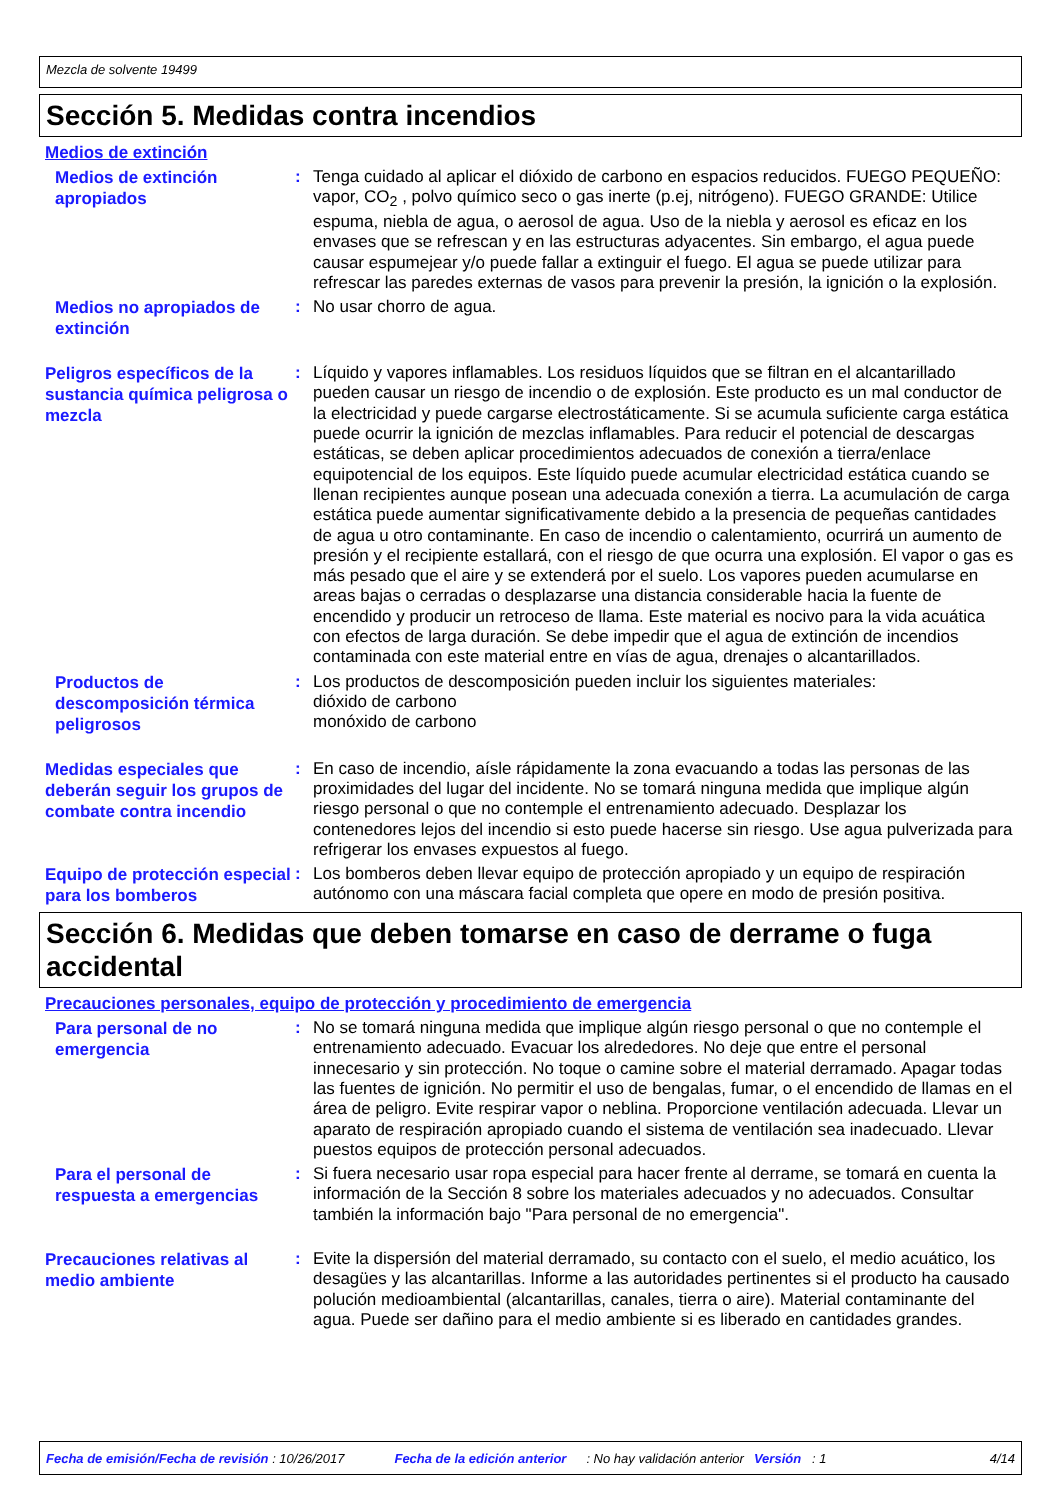Mezcla de solvente 19499
Sección 5. Medidas contra incendios
Medios de extinción
Medios de extinción apropiados
: Tenga cuidado al aplicar el dióxido de carbono en espacios reducidos. FUEGO PEQUEÑO: vapor, CO<sub>2</sub> , polvo químico seco o gas inerte (p.ej, nitrógeno). FUEGO GRANDE: Utilice espuma, niebla de agua, o aerosol de agua. Uso de la niebla y aerosol es eficaz en los envases que se refrescan y en las estructuras adyacentes. Sin embargo, el agua puede causar espumejear y/o puede fallar a extinguir el fuego. El agua se puede utilizar para refrescar las paredes externas de vasos para prevenir la presión, la ignición o la explosión.
Medios no apropiados de extinción
: No usar chorro de agua.
Peligros específicos de la sustancia química peligrosa o mezcla
: Líquido y vapores inflamables. Los residuos líquidos que se filtran en el alcantarillado pueden causar un riesgo de incendio o de explosión. Este producto es un mal conductor de la electricidad y puede cargarse electrostáticamente. Si se acumula suficiente carga estática puede ocurrir la ignición de mezclas inflamables. Para reducir el potencial de descargas estáticas, se deben aplicar procedimientos adecuados de conexión a tierra/enlace equipotencial de los equipos. Este líquido puede acumular electricidad estática cuando se llenan recipientes aunque posean una adecuada conexión a tierra. La acumulación de carga estática puede aumentar significativamente debido a la presencia de pequeñas cantidades de agua u otro contaminante. En caso de incendio o calentamiento, ocurrirá un aumento de presión y el recipiente estallará, con el riesgo de que ocurra una explosión. El vapor o gas es más pesado que el aire y se extenderá por el suelo. Los vapores pueden acumularse en areas bajas o cerradas o desplazarse una distancia considerable hacia la fuente de encendido y producir un retroceso de llama. Este material es nocivo para la vida acuática con efectos de larga duración. Se debe impedir que el agua de extinción de incendios contaminada con este material entre en vías de agua, drenajes o alcantarillados.
Productos de descomposición térmica peligrosos
: Los productos de descomposición pueden incluir los siguientes materiales:
dióxido de carbono
monóxido de carbono
Medidas especiales que deberán seguir los grupos de combate contra incendio
: En caso de incendio, aísle rápidamente la zona evacuando a todas las personas de las proximidades del lugar del incidente. No se tomará ninguna medida que implique algún riesgo personal o que no contemple el entrenamiento adecuado. Desplazar los contenedores lejos del incendio si esto puede hacerse sin riesgo. Use agua pulverizada para refrigerar los envases expuestos al fuego.
Equipo de protección especial para los bomberos
: Los bomberos deben llevar equipo de protección apropiado y un equipo de respiración autónomo con una máscara facial completa que opere en modo de presión positiva.
Sección 6. Medidas que deben tomarse en caso de derrame o fuga accidental
Precauciones personales, equipo de protección y procedimiento de emergencia
Para personal de no emergencia
: No se tomará ninguna medida que implique algún riesgo personal o que no contemple el entrenamiento adecuado. Evacuar los alrededores. No deje que entre el personal innecesario y sin protección. No toque o camine sobre el material derramado. Apagar todas las fuentes de ignición. No permitir el uso de bengalas, fumar, o el encendido de llamas en el área de peligro. Evite respirar vapor o neblina. Proporcione ventilación adecuada. Llevar un aparato de respiración apropiado cuando el sistema de ventilación sea inadecuado. Llevar puestos equipos de protección personal adecuados.
Para el personal de respuesta a emergencias
: Si fuera necesario usar ropa especial para hacer frente al derrame, se tomará en cuenta la información de la Sección 8 sobre los materiales adecuados y no adecuados. Consultar también la información bajo "Para personal de no emergencia".
Precauciones relativas al medio ambiente
: Evite la dispersión del material derramado, su contacto con el suelo, el medio acuático, los desagües y las alcantarillas. Informe a las autoridades pertinentes si el producto ha causado polución medioambiental (alcantarillas, canales, tierra o aire). Material contaminante del agua. Puede ser dañino para el medio ambiente si es liberado en cantidades grandes.
Fecha de emisión/Fecha de revisión : 10/26/2017 Fecha de la edición anterior: No hay validación anterior Versión : 1 4/14